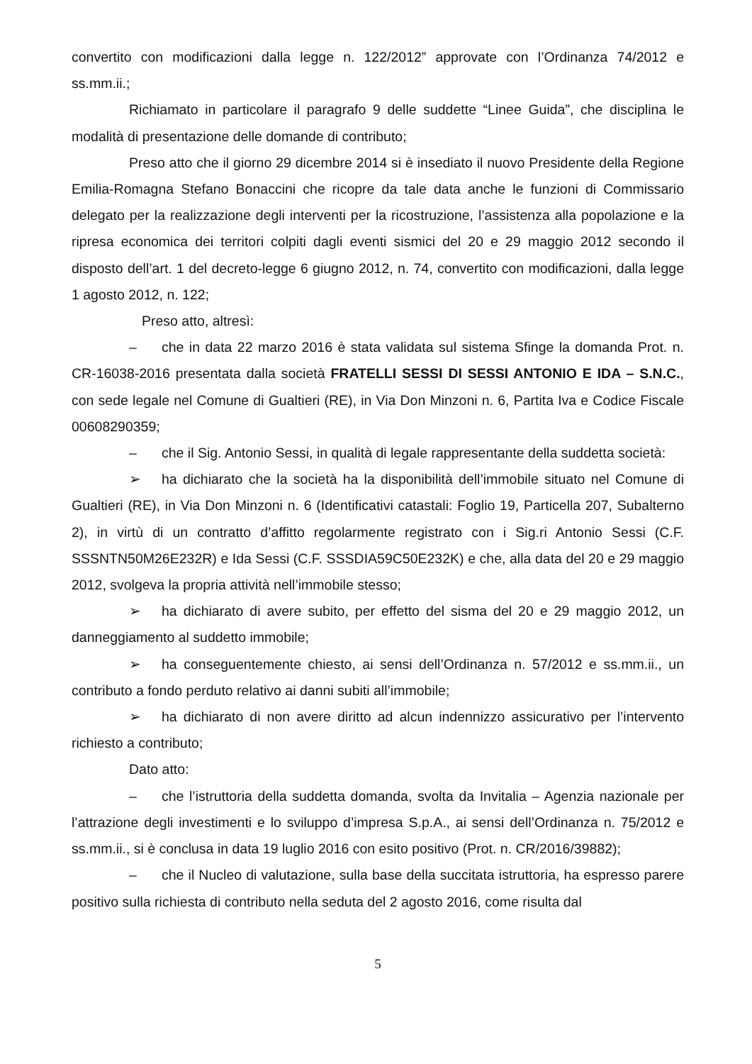convertito con modificazioni dalla legge n. 122/2012” approvate con l’Ordinanza 74/2012 e ss.mm.ii.;
Richiamato in particolare il paragrafo 9 delle suddette “Linee Guida”, che disciplina le modalità di presentazione delle domande di contributo;
Preso atto che il giorno 29 dicembre 2014 si è insediato il nuovo Presidente della Regione Emilia-Romagna Stefano Bonaccini che ricopre da tale data anche le funzioni di Commissario delegato per la realizzazione degli interventi per la ricostruzione, l’assistenza alla popolazione e la ripresa economica dei territori colpiti dagli eventi sismici del 20 e 29 maggio 2012 secondo il disposto dell’art. 1 del decreto-legge 6 giugno 2012, n. 74, convertito con modificazioni, dalla legge 1 agosto 2012, n. 122;
Preso atto, altresì:
– che in data 22 marzo 2016 è stata validata sul sistema Sfinge la domanda Prot. n. CR-16038-2016 presentata dalla società FRATELLI SESSI DI SESSI ANTONIO E IDA – S.N.C., con sede legale nel Comune di Gualtieri (RE), in Via Don Minzoni n. 6, Partita Iva e Codice Fiscale 00608290359;
– che il Sig. Antonio Sessi, in qualità di legale rappresentante della suddetta società:
➢ ha dichiarato che la società ha la disponibilità dell’immobile situato nel Comune di Gualtieri (RE), in Via Don Minzoni n. 6 (Identificativi catastali: Foglio 19, Particella 207, Subalterno 2), in virtù di un contratto d’affitto regolarmente registrato con i Sig.ri Antonio Sessi (C.F. SSSNTN50M26E232R) e Ida Sessi (C.F. SSSDIA59C50E232K) e che, alla data del 20 e 29 maggio 2012, svolgeva la propria attività nell’immobile stesso;
➢ ha dichiarato di avere subito, per effetto del sisma del 20 e 29 maggio 2012, un danneggiamento al suddetto immobile;
➢ ha conseguentemente chiesto, ai sensi dell’Ordinanza n. 57/2012 e ss.mm.ii., un contributo a fondo perduto relativo ai danni subiti all’immobile;
➢ ha dichiarato di non avere diritto ad alcun indennizzo assicurativo per l’intervento richiesto a contributo;
Dato atto:
– che l’istruttoria della suddetta domanda, svolta da Invitalia – Agenzia nazionale per l’attrazione degli investimenti e lo sviluppo d’impresa S.p.A., ai sensi dell’Ordinanza n. 75/2012 e ss.mm.ii., si è conclusa in data 19 luglio 2016 con esito positivo (Prot. n. CR/2016/39882);
– che il Nucleo di valutazione, sulla base della succitata istruttoria, ha espresso parere positivo sulla richiesta di contributo nella seduta del 2 agosto 2016, come risulta dal
5